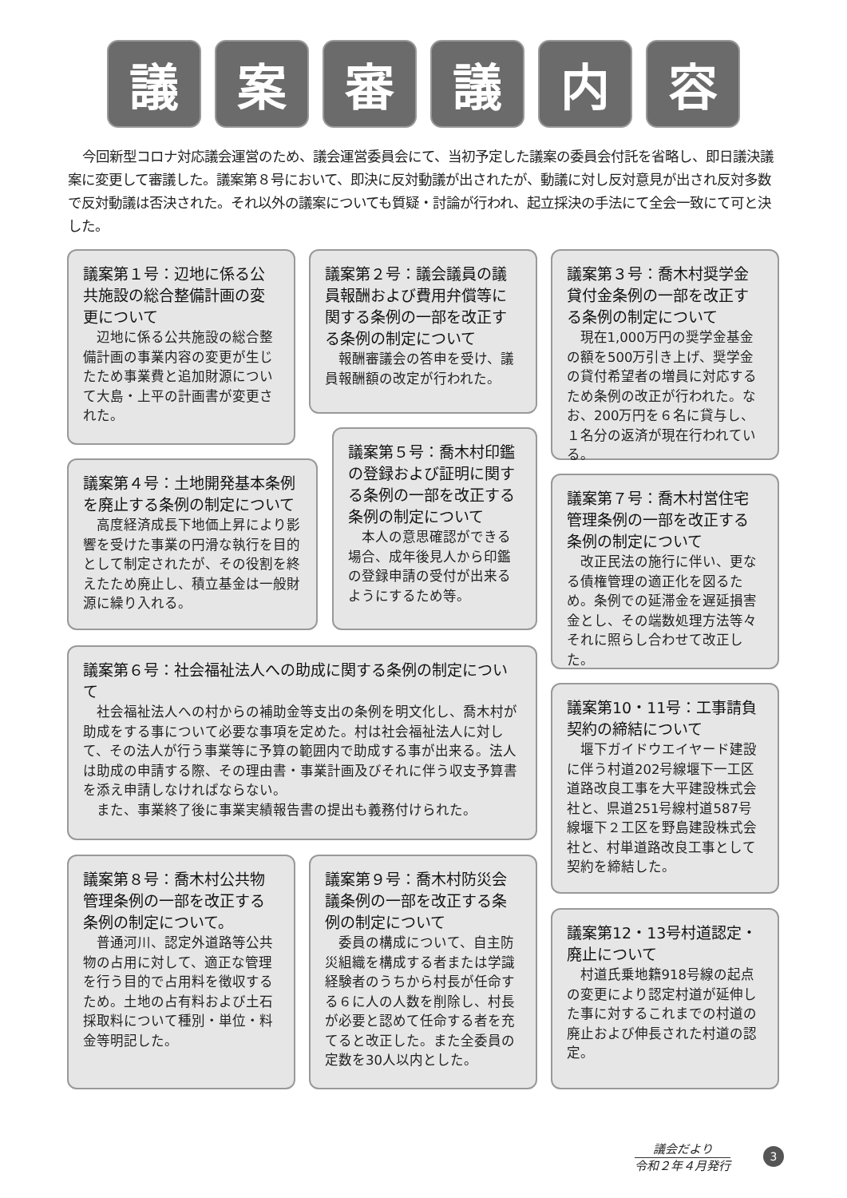議 案 審 議 内 容
今回新型コロナ対応議会運営のため、議会運営委員会にて、当初予定した議案の委員会付託を省略し、即日議決議案に変更して審議した。議案第８号において、即決に反対動議が出されたが、動議に対し反対意見が出され反対多数で反対動議は否決された。それ以外の議案についても質疑・討論が行われ、起立採決の手法にて全会一致にて可と決した。
議案第１号：辺地に係る公共施設の総合整備計画の変更について
辺地に係る公共施設の総合整備計画の事業内容の変更が生じたため事業費と追加財源について大島・上平の計画書が変更された。
議案第２号：議会議員の議員報酬および費用弁償等に関する条例の一部を改正する条例の制定について
報酬審議会の答申を受け、議員報酬額の改定が行われた。
議案第３号：喬木村奨学金貸付金条例の一部を改正する条例の制定について
現在1,000万円の奨学金基金の額を500万引き上げ、奨学金の貸付希望者の増員に対応するため条例の改正が行われた。なお、200万円を６名に貸与し、１名分の返済が現在行われている。
議案第４号：土地開発基本条例を廃止する条例の制定について
高度経済成長下地価上昇により影響を受けた事業の円滑な執行を目的として制定されたが、その役割を終えたため廃止し、積立基金は一般財源に繰り入れる。
議案第５号：喬木村印鑑の登録および証明に関する条例の一部を改正する条例の制定について
本人の意思確認ができる場合、成年後見人から印鑑の登録申請の受付が出来るようにするため等。
議案第７号：喬木村営住宅管理条例の一部を改正する条例の制定について
改正民法の施行に伴い、更なる債権管理の適正化を図るため。条例での延滞金を遅延損害金とし、その端数処理方法等々それに照らし合わせて改正した。
議案第６号：社会福祉法人への助成に関する条例の制定について
社会福祉法人への村からの補助金等支出の条例を明文化し、喬木村が助成をする事について必要な事項を定めた。村は社会福祉法人に対して、その法人が行う事業等に予算の範囲内で助成する事が出来る。法人は助成の申請する際、その理由書・事業計画及びそれに伴う収支予算書を添え申請しなければならない。
また、事業終了後に事業実績報告書の提出も義務付けられた。
議案第10・11号：工事請負契約の締結について
堰下ガイドウエイヤード建設に伴う村道202号線堰下一工区道路改良工事を大平建設株式会社と、県道251号線村道587号線堰下２工区を野島建設株式会社と、村単道路改良工事として契約を締結した。
議案第８号：喬木村公共物管理条例の一部を改正する条例の制定について。
普通河川、認定外道路等公共物の占用に対して、適正な管理を行う目的で占用料を徴収するため。土地の占有料および土石採取料について種別・単位・料金等明記した。
議案第９号：喬木村防災会議条例の一部を改正する条例の制定について
委員の構成について、自主防災組織を構成する者または学識経験者のうちから村長が任命する６に人の人数を削除し、村長が必要と認めて任命する者を充てると改正した。また全委員の定数を30人以内とした。
議案第12・13号村道認定・廃止について
村道氏乗地籍918号線の起点の変更により認定村道が延伸した事に対するこれまでの村道の廃止および伸長された村道の認定。
議会だより
令和２年４月発行
3